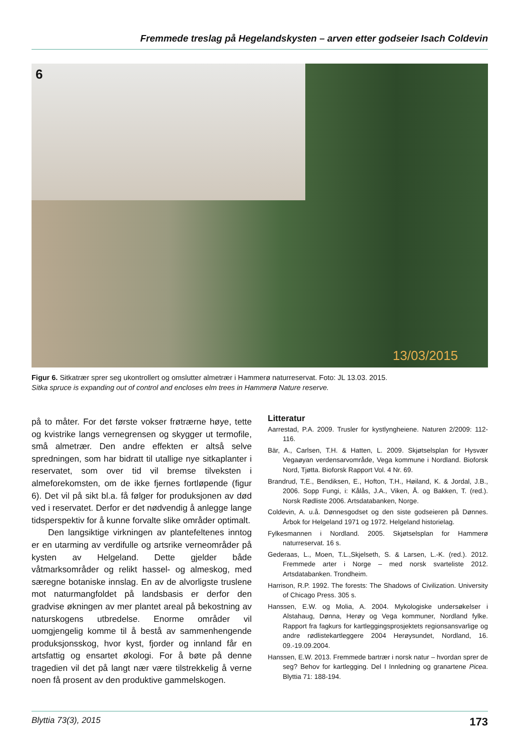Fremmede treslag på Hegelandskysten – arven etter godseier Isach Coldevin
6
13/03/2015
Figur 6. Sitkatrær sprer seg ukontrollert og omslutter almetrær i Hammerø naturreservat. Foto: JL 13.03. 2015.
Sitka spruce is expanding out of control and encloses elm trees in Hammerø Nature reserve.
på to måter. For det første vokser frøtrærne høye, tette og kvistrike langs vernegrensen og skygger ut termofile, små almetrær. Den andre effekten er altså selve spredningen, som har bidratt til utallige nye sitkaplanter i reservatet, som over tid vil bremse tilveksten i almeforekomsten, om de ikke fjernes fortløpende (figur 6). Det vil på sikt bl.a. få følger for produksjonen av død ved i reservatet. Derfor er det nødvendig å anlegge lange tidsperspektiv for å kunne forvalte slike områder optimalt.
Den langsiktige virkningen av plantefeltenes inntog er en utarming av verdifulle og artsrike verneområder på kysten av Helgeland. Dette gjelder både våtmarksområder og relikt hassel- og almeskog, med særegne botaniske innslag. En av de alvorligste truslene mot naturmangfoldet på landsbasis er derfor den gradvise økningen av mer plantet areal på bekostning av naturskogens utbredelse. Enorme områder vil uomgjengelig komme til å bestå av sammenhengende produksjonsskog, hvor kyst, fjorder og innland får en artsfattig og ensartet økologi. For å bøte på denne tragedien vil det på langt nær være tilstrekkelig å verne noen få prosent av den produktive gammelskogen.
Litteratur
Aarrestad, P.A. 2009. Trusler for kystlyngheiene. Naturen 2/2009: 112-116.
Bär, A., Carlsen, T.H. & Hatten, L. 2009. Skjøtselsplan for Hysvær Vegaøyan verdensarvområde, Vega kommune i Nordland. Bioforsk Nord, Tjøtta. Bioforsk Rapport Vol. 4 Nr. 69.
Brandrud, T.E., Bendiksen, E., Hofton, T.H., Høiland, K. & Jordal, J.B., 2006. Sopp Fungi, i: Kålås, J.A., Viken, Å. og Bakken, T. (red.). Norsk Rødliste 2006. Artsdatabanken, Norge.
Coldevin, A. u.å. Dønnesgodset og den siste godseieren på Dønnes. Årbok for Helgeland 1971 og 1972. Helgeland historielag.
Fylkesmannen i Nordland. 2005. Skjøtselsplan for Hammerø naturreservat. 16 s.
Gederaas, L., Moen, T.L.,Skjelseth, S. & Larsen, L.-K. (red.). 2012. Fremmede arter i Norge – med norsk svarteliste 2012. Artsdatabanken. Trondheim.
Harrison, R.P. 1992. The forests: The Shadows of Civilization. University of Chicago Press. 305 s.
Hanssen, E.W. og Molia, A. 2004. Mykologiske undersøkelser i Alstahaug, Dønna, Herøy og Vega kommuner, Nordland fylke. Rapport fra fagkurs for kartleggingsprosjektets regionsansvarlige og andre rødlistekartleggere 2004 Herøysundet, Nordland, 16. 09.-19.09.2004.
Hanssen, E.W. 2013. Fremmede bartrær i norsk natur – hvordan sprer de seg? Behov for kartlegging. Del I Innledning og granartene Picea. Blyttia 71: 188-194.
Blyttia 73(3), 2015 173